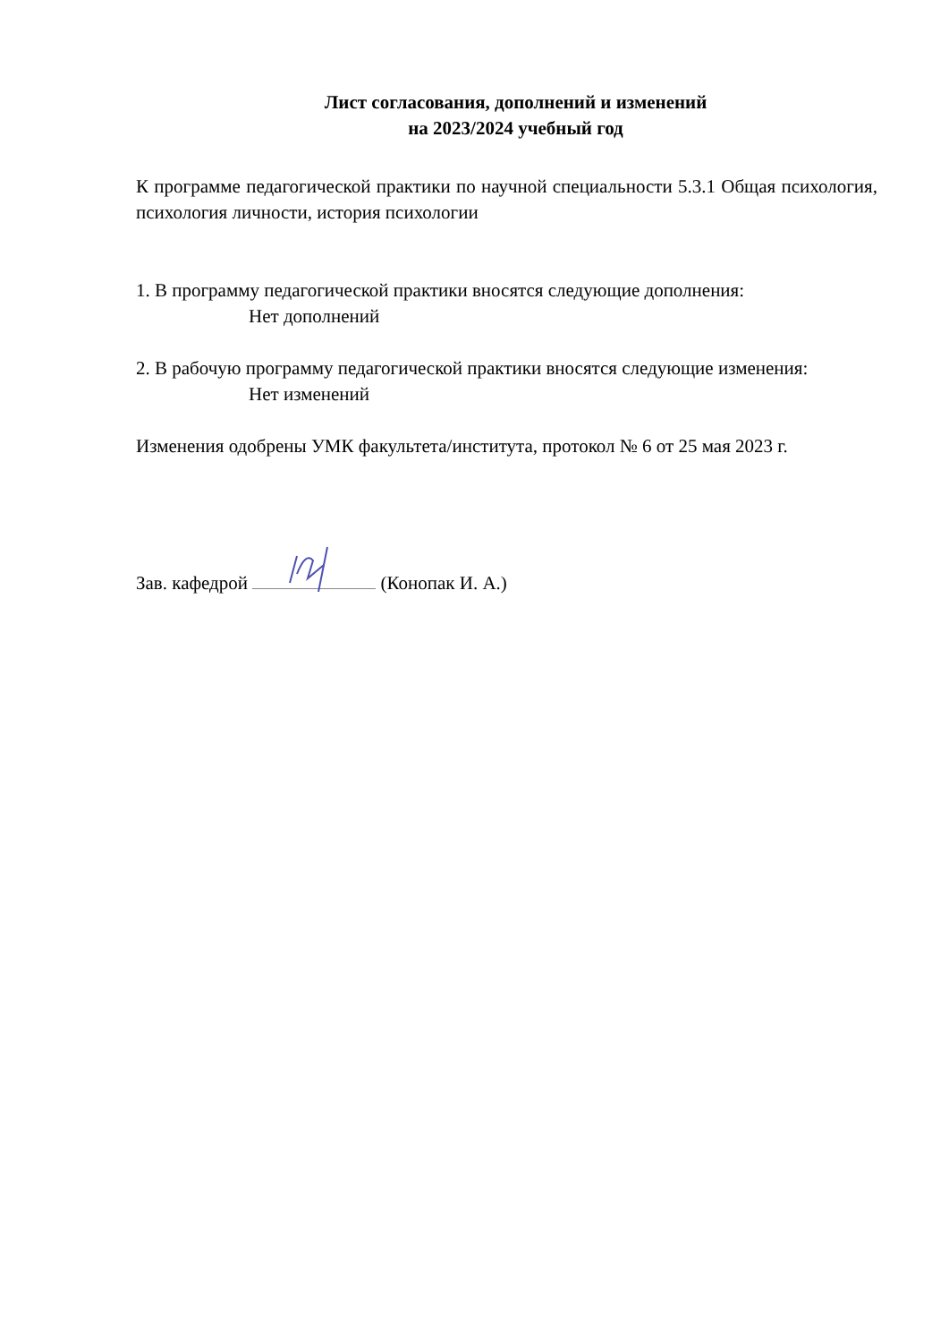Лист согласования, дополнений и изменений
на 2023/2024 учебный год
К программе педагогической практики по научной специальности 5.3.1 Общая психология, психология личности, история психологии
1. В программу педагогической практики вносятся следующие дополнения:
Нет дополнений
2. В рабочую программу педагогической практики вносятся следующие изменения:
Нет изменений
Изменения одобрены УМК факультета/института, протокол № 6 от 25 мая 2023 г.
Зав. кафедрой (Конопак И. А.)